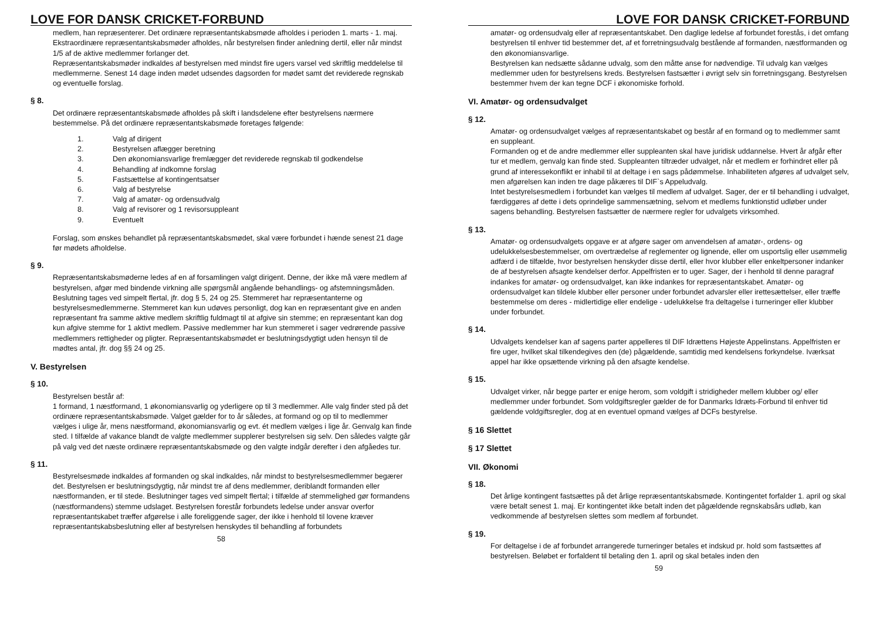LOVE FOR DANSK CRICKET-FORBUND
medlem, han repræsenterer. Det ordinære repræsentantskabsmøde afholdes i perioden 1. marts - 1. maj.
Ekstraordinære repræsentantskabsmøder afholdes, når bestyrelsen finder anledning dertil, eller når mindst 1/5 af de aktive medlemmer forlanger det.
Repræsentantskabsmøder indkaldes af bestyrelsen med mindst fire ugers varsel ved skriftlig meddelelse til medlemmerne. Senest 14 dage inden mødet udsendes dagsorden for mødet samt det reviderede regnskab og eventuelle forslag.
§ 8.
Det ordinære repræsentantskabsmøde afholdes på skift i landsdelene efter bestyrelsens nærmere bestemmelse. På det ordinære repræsentantskabsmøde foretages følgende:
1. Valg af dirigent
2. Bestyrelsen aflægger beretning
3. Den økonomiansvarlige fremlægger det reviderede regnskab til godkendelse
4. Behandling af indkomne forslag
5. Fastsættelse af kontingentsatser
6. Valg af bestyrelse
7. Valg af amatør- og ordensudvalg
8. Valg af revisorer og 1 revisorsuppleant
9. Eventuelt
Forslag, som ønskes behandlet på repræsentantskabsmødet, skal være forbundet i hænde senest 21 dage før mødets afholdelse.
§ 9.
Repræsentantskabsmøderne ledes af en af forsamlingen valgt dirigent. Denne, der ikke må være medlem af bestyrelsen, afgør med bindende virkning alle spørgsmål angående behandlings- og afstemningsmåden. Beslutning tages ved simpelt flertal, jfr. dog § 5, 24 og 25. Stemmeret har repræsentanterne og bestyrelsesmedlemmerne. Stemmeret kan kun udøves personligt, dog kan en repræsentant give en anden repræsentant fra samme aktive medlem skriftlig fuldmagt til at afgive sin stemme; en repræsentant kan dog kun afgive stemme for 1 aktivt medlem. Passive medlemmer har kun stemmeret i sager vedrørende passive medlemmers rettigheder og pligter. Repræsentantskabsmødet er beslutningsdygtigt uden hensyn til de mødtes antal, jfr. dog §§ 24 og 25.
V. Bestyrelsen
§ 10.
Bestyrelsen består af:
1 formand, 1 næstformand, 1 økonomiansvarlig og yderligere op til 3 medlemmer. Alle valg finder sted på det ordinære repræsentantskabsmøde. Valget gælder for to år således, at formand og op til to medlemmer vælges i ulige år, mens næstformand, økonomiansvarlig og evt. ét medlem vælges i lige år. Genvalg kan finde sted. I tilfælde af vakance blandt de valgte medlemmer supplerer bestyrelsen sig selv. Den således valgte går på valg ved det næste ordinære repræsentantskabsmøde og den valgte indgår derefter i den afgåedes tur.
§ 11.
Bestyrelsesmøde indkaldes af formanden og skal indkaldes, når mindst to bestyrelsesmedlemmer begærer det. Bestyrelsen er beslutningsdygtig, når mindst tre af dens medlemmer, deriblandt formanden eller næstformanden, er til stede. Beslutninger tages ved simpelt flertal; i tilfælde af stemmelighed gør formandens (næstformandens) stemme udslaget. Bestyrelsen forestår forbundets ledelse under ansvar overfor repræsentantskabet træffer afgørelse i alle foreliggende sager, der ikke i henhold til lovene kræver repræsentantskabsbeslutning eller af bestyrelsen henskydes til behandling af forbundets
58
LOVE FOR DANSK CRICKET-FORBUND
amatør- og ordensudvalg eller af repræsentantskabet. Den daglige ledelse af forbundet forestås, i det omfang bestyrelsen til enhver tid bestemmer det, af et forretningsudvalg bestående af formanden, næstformanden og den økonomiansvarlige.
Bestyrelsen kan nedsætte sådanne udvalg, som den måtte anse for nødvendige. Til udvalg kan vælges medlemmer uden for bestyrelsens kreds. Bestyrelsen fastsætter i øvrigt selv sin forretningsgang. Bestyrelsen bestemmer hvem der kan tegne DCF i økonomiske forhold.
VI. Amatør- og ordensudvalget
§ 12.
Amatør- og ordensudvalget vælges af repræsentantskabet og består af en formand og to medlemmer samt en suppleant.
Formanden og et de andre medlemmer eller suppleanten skal have juridisk uddannelse. Hvert år afgår efter tur et medlem, genvalg kan finde sted. Suppleanten tiltræder udvalget, når et medlem er forhindret eller på grund af interessekonflikt er inhabil til at deltage i en sags pådømmelse. Inhabiliteten afgøres af udvalget selv, men afgørelsen kan inden tre dage påkæres til DIF`s Appeludvalg.
Intet bestyrelsesmedlem i forbundet kan vælges til medlem af udvalget. Sager, der er til behandling i udvalget, færdiggøres af dette i dets oprindelige sammensætning, selvom et medlems funktionstid udløber under sagens behandling. Bestyrelsen fastsætter de nærmere regler for udvalgets virksomhed.
§ 13.
Amatør- og ordensudvalgets opgave er at afgøre sager om anvendelsen af amatør-, ordens- og udelukkelsesbestemmelser, om overtrædelse af reglementer og lignende, eller om usportslig eller usømmelig adfærd i de tilfælde, hvor bestyrelsen henskyder disse dertil, eller hvor klubber eller enkeltpersoner indanker de af bestyrelsen afsagte kendelser derfor. Appelfristen er to uger. Sager, der i henhold til denne paragraf indankes for amatør- og ordensudvalget, kan ikke indankes for repræsentantskabet. Amatør- og ordensudvalget kan tildele klubber eller personer under forbundet advarsler eller irettesættelser, eller træffe bestemmelse om deres - midlertidige eller endelige - udelukkelse fra deltagelse i turneringer eller klubber under forbundet.
§ 14.
Udvalgets kendelser kan af sagens parter appelleres til DIF Idrættens Højeste Appelinstans. Appelfristen er fire uger, hvilket skal tilkendegives den (de) pågældende, samtidig med kendelsens forkyndelse. Iværksat appel har ikke opsættende virkning på den afsagte kendelse.
§ 15.
Udvalget virker, når begge parter er enige herom, som voldgift i stridigheder mellem klubber og/ eller medlemmer under forbundet. Som voldgiftsregler gælder de for Danmarks Idræts-Forbund til enhver tid gældende voldgiftsregler, dog at en eventuel opmand vælges af DCFs bestyrelse.
§ 16 Slettet
§ 17 Slettet
VII. Økonomi
§ 18.
Det årlige kontingent fastsættes på det årlige repræsentantskabsmøde. Kontingentet forfalder 1. april og skal være betalt senest 1. maj. Er kontingentet ikke betalt inden det pågældende regnskabsårs udløb, kan vedkommende af bestyrelsen slettes som medlem af forbundet.
§ 19.
For deltagelse i de af forbundet arrangerede turneringer betales et indskud pr. hold som fastsættes af bestyrelsen. Beløbet er forfaldent til betaling den 1. april og skal betales inden den
59